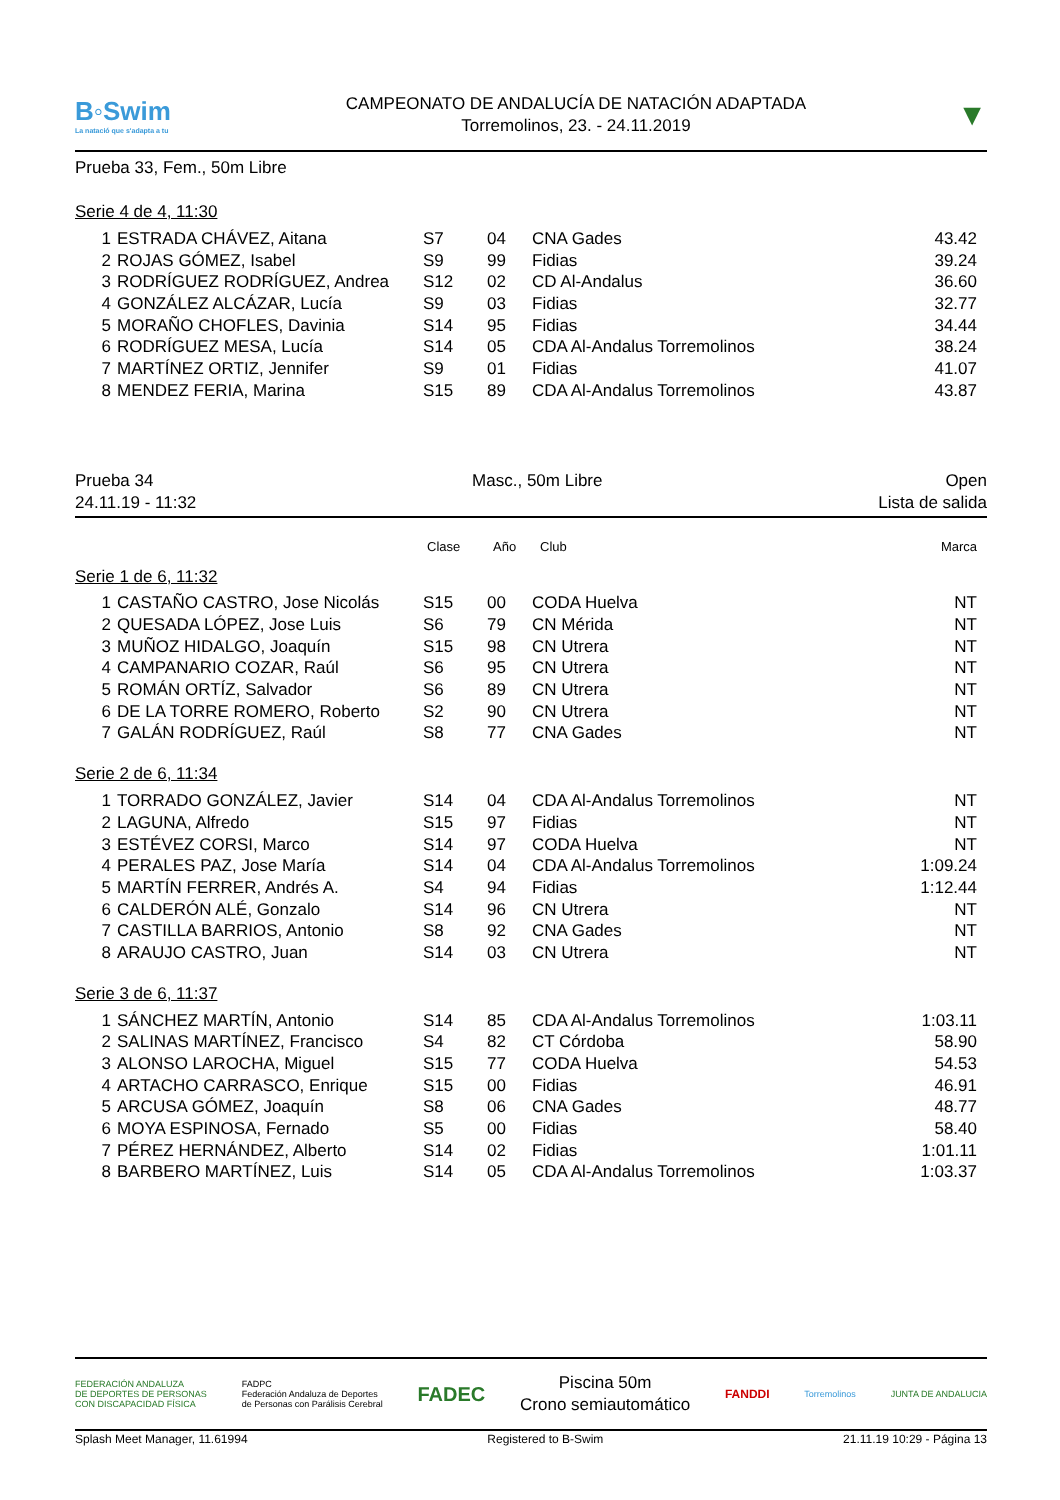B◦Swim
La natació que s'adapta a tu
CAMPEONATO DE ANDALUCÍA DE NATACIÓN ADAPTADA
Torremolinos, 23. - 24.11.2019
▼
Prueba 33, Fem., 50m Libre
Serie 4 de 4, 11:30
| 1 | ESTRADA CHÁVEZ, Aitana | S7 | 04 | CNA Gades | 43.42 |
| 2 | ROJAS GÓMEZ, Isabel | S9 | 99 | Fidias | 39.24 |
| 3 | RODRÍGUEZ RODRÍGUEZ, Andrea | S12 | 02 | CD Al-Andalus | 36.60 |
| 4 | GONZÁLEZ ALCÁZAR, Lucía | S9 | 03 | Fidias | 32.77 |
| 5 | MORAÑO CHOFLES, Davinia | S14 | 95 | Fidias | 34.44 |
| 6 | RODRÍGUEZ MESA, Lucía | S14 | 05 | CDA Al-Andalus Torremolinos | 38.24 |
| 7 | MARTÍNEZ ORTIZ, Jennifer | S9 | 01 | Fidias | 41.07 |
| 8 | MENDEZ FERIA, Marina | S15 | 89 | CDA Al-Andalus Torremolinos | 43.87 |
Prueba 34
24.11.19 - 11:32
Masc., 50m Libre Open
Lista de salida
| | | Clase | Año | Club | Marca |
| --- | --- | --- | --- | --- | --- |
Serie 1 de 6, 11:32
| 1 | CASTAÑO CASTRO, Jose Nicolás | S15 | 00 | CODA Huelva | NT |
| 2 | QUESADA LÓPEZ, Jose Luis | S6 | 79 | CN Mérida | NT |
| 3 | MUÑOZ HIDALGO, Joaquín | S15 | 98 | CN Utrera | NT |
| 4 | CAMPANARIO COZAR, Raúl | S6 | 95 | CN Utrera | NT |
| 5 | ROMÁN ORTÍZ, Salvador | S6 | 89 | CN Utrera | NT |
| 6 | DE LA TORRE ROMERO, Roberto | S2 | 90 | CN Utrera | NT |
| 7 | GALÁN RODRÍGUEZ, Raúl | S8 | 77 | CNA Gades | NT |
Serie 2 de 6, 11:34
| 1 | TORRADO GONZÁLEZ, Javier | S14 | 04 | CDA Al-Andalus Torremolinos | NT |
| 2 | LAGUNA, Alfredo | S15 | 97 | Fidias | NT |
| 3 | ESTÉVEZ CORSI, Marco | S14 | 97 | CODA Huelva | NT |
| 4 | PERALES PAZ, Jose María | S14 | 04 | CDA Al-Andalus Torremolinos | 1:09.24 |
| 5 | MARTÍN FERRER, Andrés A. | S4 | 94 | Fidias | 1:12.44 |
| 6 | CALDERÓN ALÉ, Gonzalo | S14 | 96 | CN Utrera | NT |
| 7 | CASTILLA BARRIOS, Antonio | S8 | 92 | CNA Gades | NT |
| 8 | ARAUJO CASTRO, Juan | S14 | 03 | CN Utrera | NT |
Serie 3 de 6, 11:37
| 1 | SÁNCHEZ MARTÍN, Antonio | S14 | 85 | CDA Al-Andalus Torremolinos | 1:03.11 |
| 2 | SALINAS MARTÍNEZ, Francisco | S4 | 82 | CT Córdoba | 58.90 |
| 3 | ALONSO LAROCHA, Miguel | S15 | 77 | CODA Huelva | 54.53 |
| 4 | ARTACHO CARRASCO, Enrique | S15 | 00 | Fidias | 46.91 |
| 5 | ARCUSA GÓMEZ, Joaquín | S8 | 06 | CNA Gades | 48.77 |
| 6 | MOYA ESPINOSA, Fernado | S5 | 00 | Fidias | 58.40 |
| 7 | PÉREZ HERNÁNDEZ, Alberto | S14 | 02 | Fidias | 1:01.11 |
| 8 | BARBERO MARTÍNEZ, Luis | S14 | 05 | CDA Al-Andalus Torremolinos | 1:03.37 |
FEDERACIÓN ANDALUZA
DE DEPORTES DE PERSONAS
CON DISCAPACIDAD FÍSICA
FADPC
Federación Andaluza de Deportes
de Personas con Parálisis Cerebral
FADEC
Piscina 50m
Crono semiautomático
FANDDI
Torremolinos JUNTA DE ANDALUCIA
Splash Meet Manager, 11.61994 Registered to B-Swim 21.11.19 10:29 - Página 13